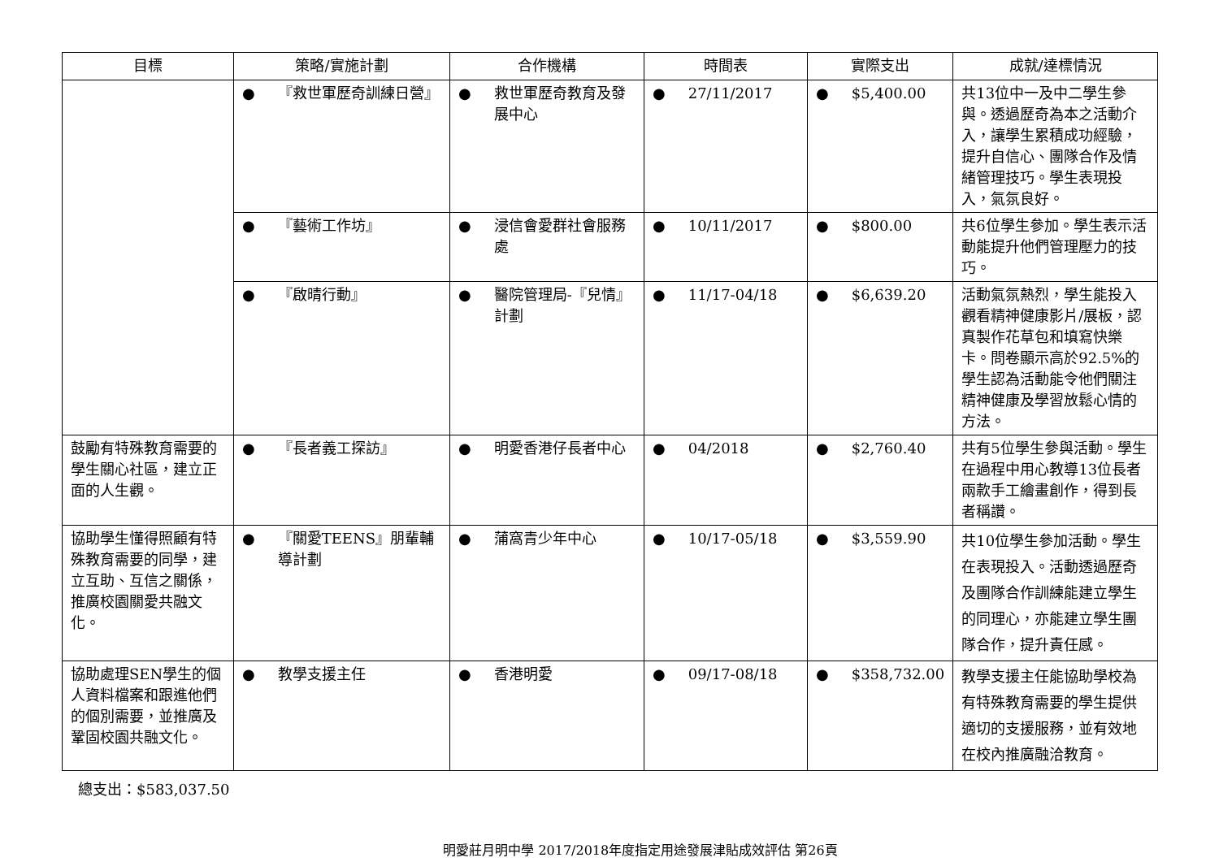| 目標 | 策略/實施計劃 | 合作機構 | 時間表 | 實際支出 | 成就/達標情況 |
| --- | --- | --- | --- | --- | --- |
| | ● 『救世軍歷奇訓練日營』 | ● 救世軍歷奇教育及發展中心 | ● 27/11/2017 | ● $5,400.00 | 共13位中一及中二學生參與。透過歷奇為本之活動介入，讓學生累積成功經驗，提升自信心、團隊合作及情緒管理技巧。學生表現投入，氣氛良好。 |
| | ● 『藝術工作坊』 | ● 浸信會愛群社會服務處 | ● 10/11/2017 | ● $800.00 | 共6位學生參加。學生表示活動能提升他們管理壓力的技巧。 |
| | ● 『啟晴行動』 | ● 醫院管理局-『兒情』計劃 | ● 11/17-04/18 | ● $6,639.20 | 活動氣氛熱烈，學生能投入觀看精神健康影片/展板，認真製作花草包和填寫快樂卡。問卷顯示高於92.5%的學生認為活動能令他們關注精神健康及學習放鬆心情的方法。 |
| 鼓勵有特殊教育需要的學生關心社區，建立正面的人生觀。 | ● 『長者義工探訪』 | ● 明愛香港仔長者中心 | ● 04/2018 | ● $2,760.40 | 共有5位學生參與活動。學生在過程中用心教導13位長者兩款手工繪畫創作，得到長者稱讚。 |
| 協助學生懂得照顧有特殊教育需要的同學，建立互助、互信之關係，推廣校園關愛共融文化。 | ● 『關愛TEENS』朋輩輔導計劃 | ● 蒲窩青少年中心 | ● 10/17-05/18 | ● $3,559.90 | 共10位學生參加活動。學生在表現投入。活動透過歷奇及團隊合作訓練能建立學生的同理心，亦能建立學生團隊合作，提升責任感。 |
| 協助處理SEN學生的個人資料檔案和跟進他們的個別需要，並推廣及鞏固校園共融文化。 | ● 教學支援主任 | ● 香港明愛 | ● 09/17-08/18 | ● $358,732.00 | 教學支援主任能協助學校為有特殊教育需要的學生提供適切的支援服務，並有效地在校內推廣融洽教育。 |
總支出：$583,037.50
明愛莊月明中學 2017/2018年度指定用途發展津貼成效評估 第26頁